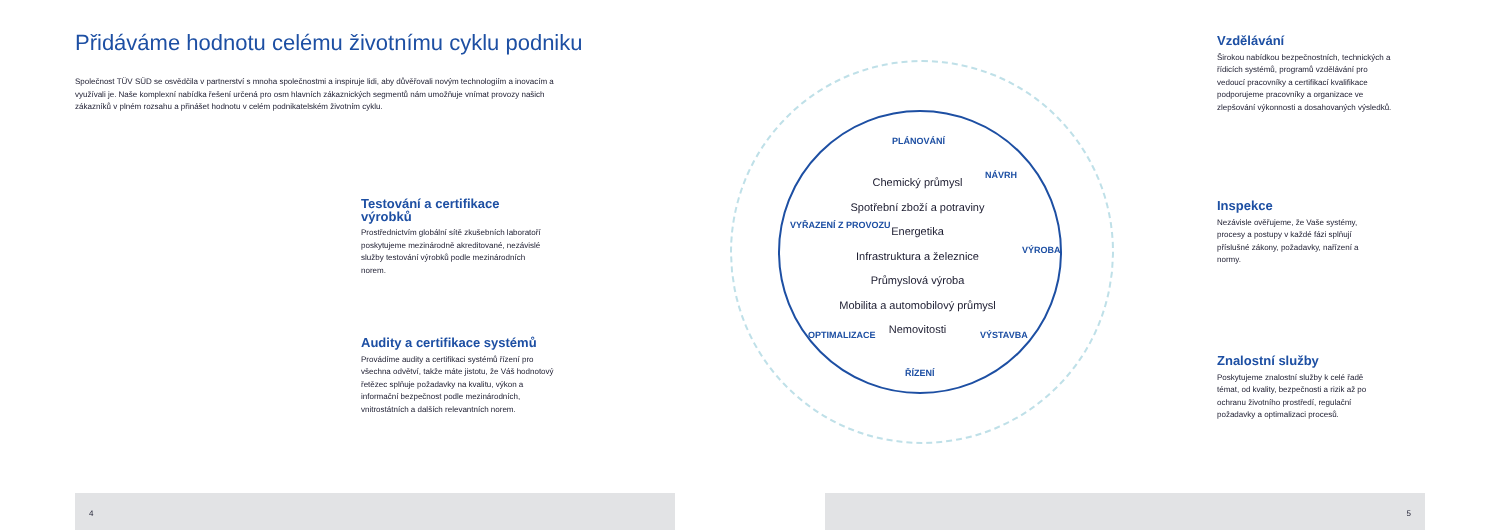Přidáváme hodnotu celému životnímu cyklu podniku
Společnost TÜV SÜD se osvědčila v partnerství s mnoha společnostmi a inspiruje lidi, aby důvěřovali novým technologiím a inovacím a využívali je. Naše komplexní nabídka řešení určená pro osm hlavních zákaznických segmentů nám umožňuje vnímat provozy našich zákazníků v plném rozsahu a přinášet hodnotu v celém podnikatelském životním cyklu.
Testování a certifikace výrobků
Prostřednictvím globální sítě zkušebních laboratoří poskytujeme mezinárodně akreditované, nezávislé služby testování výrobků podle mezinárodních norem.
Audity a certifikace systémů
Provádíme audity a certifikaci systémů řízení pro všechna odvětví, takže máte jistotu, že Váš hodnotový řetězec splňuje požadavky na kvalitu, výkon a informační bezpečnost podle mezinárodních, vnitrostátních a dalších relevantních norem.
PLÁNOVÁNÍ
NÁVRH
VÝROBA
VÝSTAVBA
ŘÍZENÍ
OPTIMALIZACE
VYŘAZENÍ Z PROVOZU
Chemický průmysl
Spotřební zboží a potraviny
Energetika
Infrastruktura a železnice
Průmyslová výroba
Mobilita a automobilový průmysl
Nemovitosti
Vzdělávání
Širokou nabídkou bezpečnostních, technických a řídicích systémů, programů vzdělávání pro vedoucí pracovníky a certifikací kvalifikace podporujeme pracovníky a organizace ve zlepšování výkonnosti a dosahovaných výsledků.
Inspekce
Nezávisle ověřujeme, že Vaše systémy, procesy a postupy v každé fázi splňují příslušné zákony, požadavky, nařízení a normy.
Znalostní služby
Poskytujeme znalostní služby k celé řadě témat, od kvality, bezpečnosti a rizik až po ochranu životního prostředí, regulační požadavky a optimalizaci procesů.
4 5